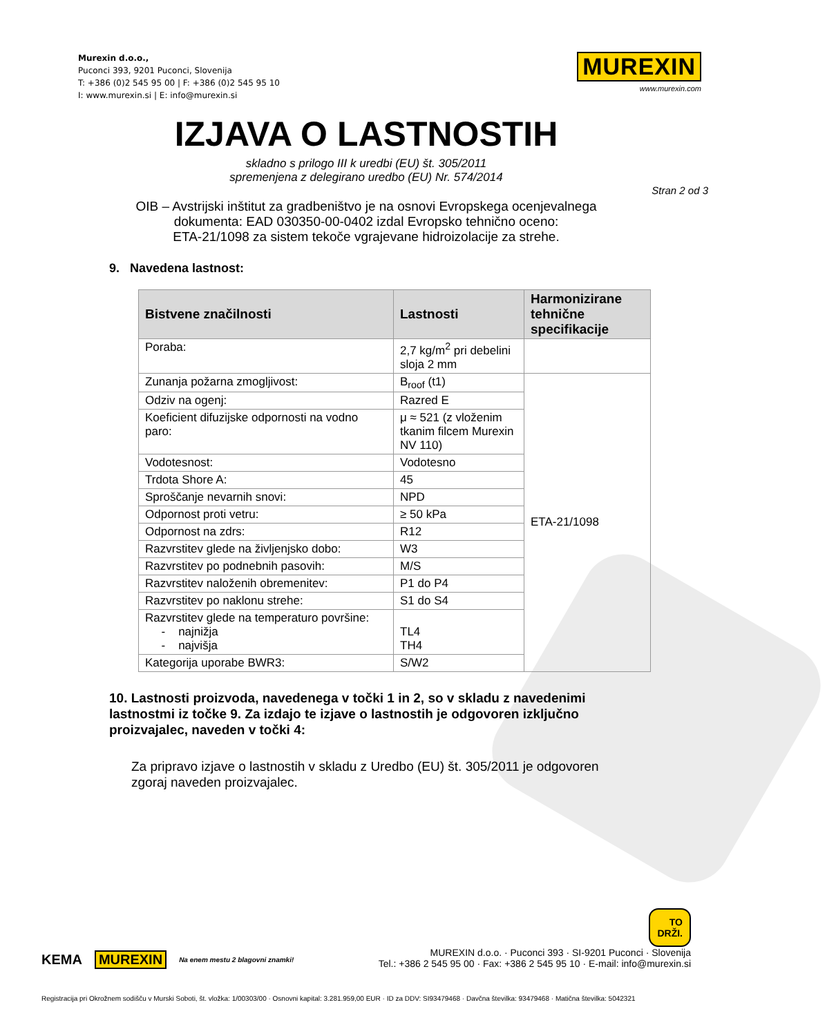Murexin d.o.o.,
Puconci 393, 9201 Puconci, Slovenija
T: +386 (0)2 545 95 00 | F: +386 (0)2 545 95 10
I: www.murexin.si | E: info@murexin.si
MUREXIN
www.murexin.com
IZJAVA O LASTNOSTIH
skladno s prilogo III k uredbi (EU) št. 305/2011
spremenjena z delegirano uredbo (EU) Nr. 574/2014
Stran 2 od 3
OIB – Avstrijski inštitut za gradbeništvo je na osnovi Evropskega ocenjevalnega
dokumenta: EAD 030350-00-0402 izdal Evropsko tehnično oceno:
ETA-21/1098 za sistem tekoče vgrajevane hidroizolacije za strehe.
9. Navedena lastnost:
| Bistvene značilnosti | Lastnosti | Harmonizirane tehnične specifikacije |
| --- | --- | --- |
| Poraba: | 2,7 kg/m<sup>2</sup> pri debelini sloja 2 mm | |
| Zunanja požarna zmogljivost: | B<sub>roof</sub> (t1) | ETA-21/1098 |
| Odziv na ogenj: | Razred E | |
| Koeficient difuzijske odpornosti na vodno paro: | μ ≈ 521 (z vloženim tkanim filcem Murexin NV 110) | |
| Vodotesnost: | Vodotesno | |
| Trdota Shore A: | 45 | |
| Sproščanje nevarnih snovi: | NPD | |
| Odpornost proti vetru: | ≥ 50 kPa | |
| Odpornost na zdrs: | R12 | |
| Razvrstitev glede na življenjsko dobo: | W3 | |
| Razvrstitev po podnebnih pasovih: | M/S | |
| Razvrstitev naloženih obremenitev: | P1 do P4 | |
| Razvrstitev po naklonu strehe: | S1 do S4 | |
| Razvrstitev glede na temperaturo površine: - najnižja - najvišja | TL4 TH4 | |
| Kategorija uporabe BWR3: | S/W2 | |
10. Lastnosti proizvoda, navedenega v točki 1 in 2, so v skladu z navedenimi lastnostmi iz točke 9. Za izdajo te izjave o lastnostih je odgovoren izključno proizvajalec, naveden v točki 4:
Za pripravo izjave o lastnostih v skladu z Uredbo (EU) št. 305/2011 je odgovoren zgoraj naveden proizvajalec.
KEMA MUREXIN Na enem mestu 2 blagovni znamki!
TO
DRŽI.
MUREXIN d.o.o. · Puconci 393 · SI-9201 Puconci · Slovenija
Tel.: +386 2 545 95 00 · Fax: +386 2 545 95 10 · E-mail: info@murexin.si
Registracija pri Okrožnem sodišču v Murski Soboti, št. vložka: 1/00303/00 · Osnovni kapital: 3.281.959,00 EUR · ID za DDV: SI93479468 · Davčna številka: 93479468 · Matična številka: 5042321